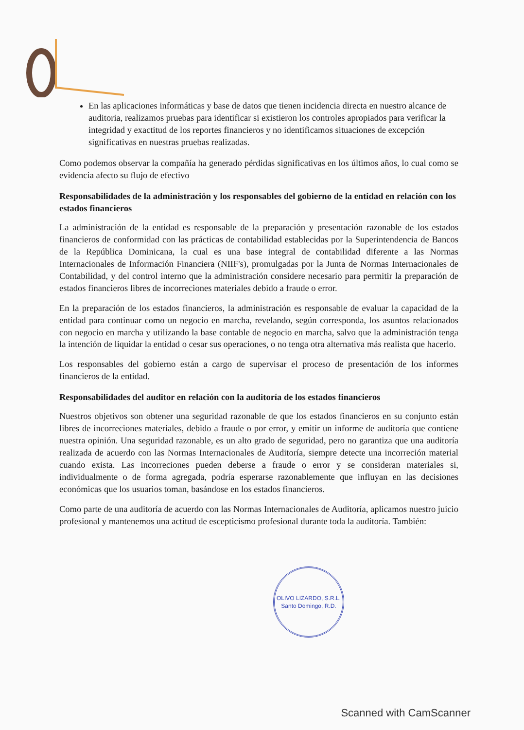En las aplicaciones informáticas y base de datos que tienen incidencia directa en nuestro alcance de auditoria, realizamos pruebas para identificar si existieron los controles apropiados para verificar la integridad y exactitud de los reportes financieros y no identificamos situaciones de excepción significativas en nuestras pruebas realizadas.
Como podemos observar la compañía ha generado pérdidas significativas en los últimos años, lo cual como se evidencia afecto su flujo de efectivo
Responsabilidades de la administración y los responsables del gobierno de la entidad en relación con los estados financieros
La administración de la entidad es responsable de la preparación y presentación razonable de los estados financieros de conformidad con las prácticas de contabilidad establecidas por la Superintendencia de Bancos de la República Dominicana, la cual es una base integral de contabilidad diferente a las Normas Internacionales de Información Financiera (NIIF's), promulgadas por la Junta de Normas Internacionales de Contabilidad, y del control interno que la administración considere necesario para permitir la preparación de estados financieros libres de incorreciones materiales debido a fraude o error.
En la preparación de los estados financieros, la administración es responsable de evaluar la capacidad de la entidad para continuar como un negocio en marcha, revelando, según corresponda, los asuntos relacionados con negocio en marcha y utilizando la base contable de negocio en marcha, salvo que la administración tenga la intención de liquidar la entidad o cesar sus operaciones, o no tenga otra alternativa más realista que hacerlo.
Los responsables del gobierno están a cargo de supervisar el proceso de presentación de los informes financieros de la entidad.
Responsabilidades del auditor en relación con la auditoría de los estados financieros
Nuestros objetivos son obtener una seguridad razonable de que los estados financieros en su conjunto están libres de incorreciones materiales, debido a fraude o por error, y emitir un informe de auditoría que contiene nuestra opinión. Una seguridad razonable, es un alto grado de seguridad, pero no garantiza que una auditoría realizada de acuerdo con las Normas Internacionales de Auditoría, siempre detecte una incorreción material cuando exista. Las incorreciones pueden deberse a fraude o error y se consideran materiales si, individualmente o de forma agregada, podría esperarse razonablemente que influyan en las decisiones económicas que los usuarios toman, basándose en los estados financieros.
Como parte de una auditoría de acuerdo con las Normas Internacionales de Auditoría, aplicamos nuestro juicio profesional y mantenemos una actitud de escepticismo profesional durante toda la auditoría. También:
OLIVO LIZARDO, S.R.L.
Santo Domingo, R.D.
Scanned with CamScanner